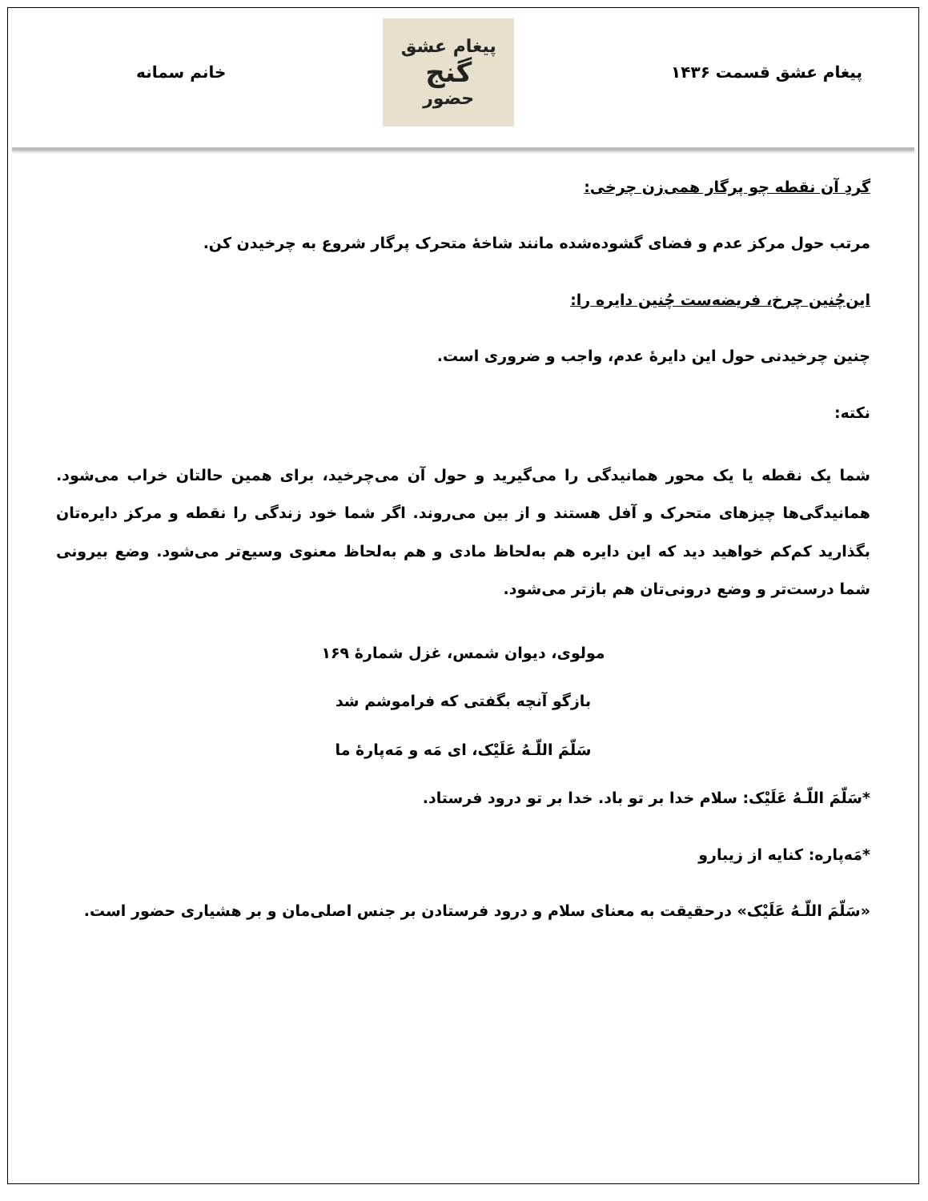پیغام عشق قسمت ۱۴۳۶
پیغام عشق
گنج
حضور
خانم سمانه
گردِ آن نقطه چو پرگار همی‌زن چرخی:
مرتب حول مرکز عدم و فضای گشوده‌شده مانند شاخهٔ متحرک پرگار شروع به چرخیدن کن.
این‌چُنین چرخ، فریضه‌ست چُنین دایره را:
چنین چرخیدنی حول این دایرهٔ عدم، واجب و ضروری است.
نکته:
شما یک نقطه یا یک محور همانیدگی را می‌گیرید و حول آن می‌چرخید، برای همین حالتان خراب می‌شود. همانیدگی‌ها چیزهای متحرک و آفل هستند و از بین می‌روند. اگر شما خود زندگی را نقطه و مرکز دایره‌تان بگذارید کم‌کم خواهید دید که این دایره هم به‌لحاظ مادی و هم به‌لحاظ معنوی وسیع‌تر می‌شود. وضع بیرونی شما درست‌تر و وضع درونی‌تان هم بازتر می‌شود.
مولوی، دیوان شمس، غزل شمارهٔ ۱۶۹
بازگو آنچه بگفتی که فراموشم شد
سَلّمَ اللّـهُ عَلَیْک، ای مَه و مَه‌پارهٔ ما
*سَلّمَ اللّـهُ عَلَیْک: سلام خدا بر تو باد. خدا بر تو درود فرستاد.
*مَه‌پاره: کنایه از زیبارو
«سَلّمَ اللّـهُ عَلَیْک» درحقیقت به معنای سلام و درود فرستادن بر جنس اصلی‌مان و بر هشیاری حضور است.